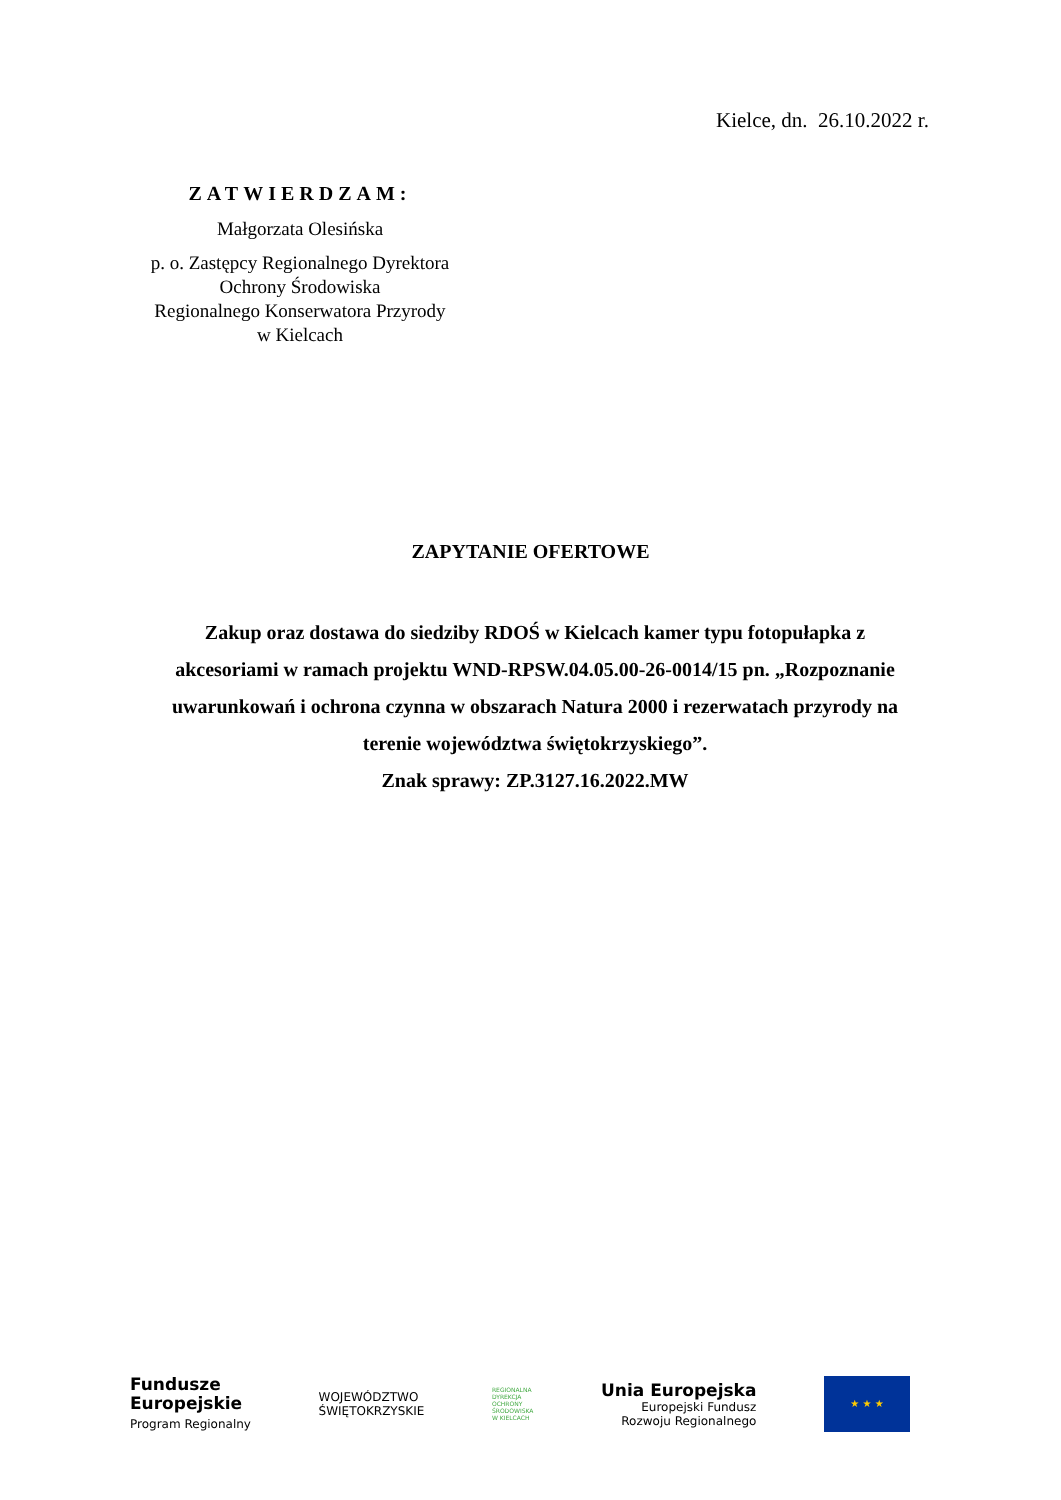Kielce, dn. 26.10.2022 r.
ZATWIERDZAM:
Małgorzata Olesińska
p. o. Zastępcy Regionalnego Dyrektora
Ochrony Środowiska
Regionalnego Konserwatora Przyrody
w Kielcach
ZAPYTANIE OFERTOWE
Zakup oraz dostawa do siedziby RDOŚ w Kielcach kamer typu fotopułapka z akcesoriami w ramach projektu WND-RPSW.04.05.00-26-0014/15 pn. „Rozpoznanie uwarunkowań i ochrona czynna w obszarach Natura 2000 i rezerwatach przyrody na terenie województwa świętokrzyskiego”.
Znak sprawy: ZP.3127.16.2022.MW
Fundusze
Europejskie
Program Regionalny
WOJEWÓDZTWO
ŚWIĘTOKRZYSKIE
REGIONALNA
DYREKCJA
OCHRONY
ŚRODOWISKA
W KIELCACH
Unia Europejska
Europejski Fundusz
Rozwoju Regionalnego
★ ★ ★